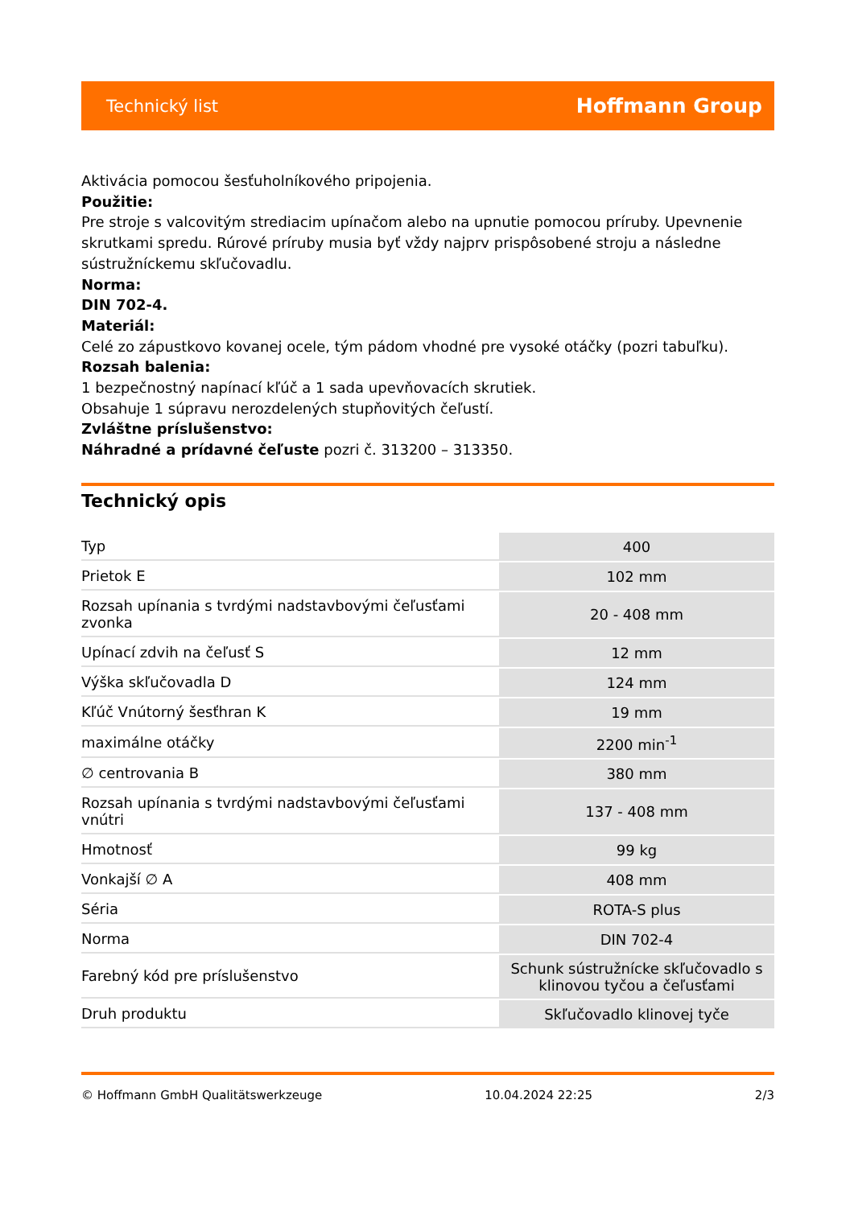Technický list Hoffmann Group
Aktivácia pomocou šesťuholníkového pripojenia.
Použitie:
Pre stroje s valcovitým strediacim upínačom alebo na upnutie pomocou príruby. Upevnenie skrutkami spredu. Rúrové príruby musia byť vždy najprv prispôsobené stroju a následne sústružníckemu skľučovadlu.
Norma:
DIN 702-4.
Materiál:
Celé zo zápustkovo kovanej ocele, tým pádom vhodné pre vysoké otáčky (pozri tabuľku).
Rozsah balenia:
1 bezpečnostný napínací kľúč a 1 sada upevňovacích skrutiek.
Obsahuje 1 súpravu nerozdelených stupňovitých čeľustí.
Zvláštne príslušenstvo:
Náhradné a prídavné čeľuste pozri č. 313200 – 313350.
Technický opis
| Typ | 400 |
| Prietok E | 102 mm |
| Rozsah upínania s tvrdými nadstavbovými čeľusťami zvonka | 20 - 408 mm |
| Upínací zdvih na čeľusť S | 12 mm |
| Výška skľučovadla D | 124 mm |
| Kľúč Vnútorný šesťhran K | 19 mm |
| maximálne otáčky | 2200 min<sup>-1</sup> |
| ∅ centrovania B | 380 mm |
| Rozsah upínania s tvrdými nadstavbovými čeľusťami vnútri | 137 - 408 mm |
| Hmotnosť | 99 kg |
| Vonkajší ∅ A | 408 mm |
| Séria | ROTA-S plus |
| Norma | DIN 702-4 |
| Farebný kód pre príslušenstvo | Schunk sústružnícke skľučovadlo s klinovou tyčou a čeľusťami |
| Druh produktu | Skľučovadlo klinovej tyče |
© Hoffmann GmbH Qualitätswerkzeuge 10.04.2024 22:25 2/3